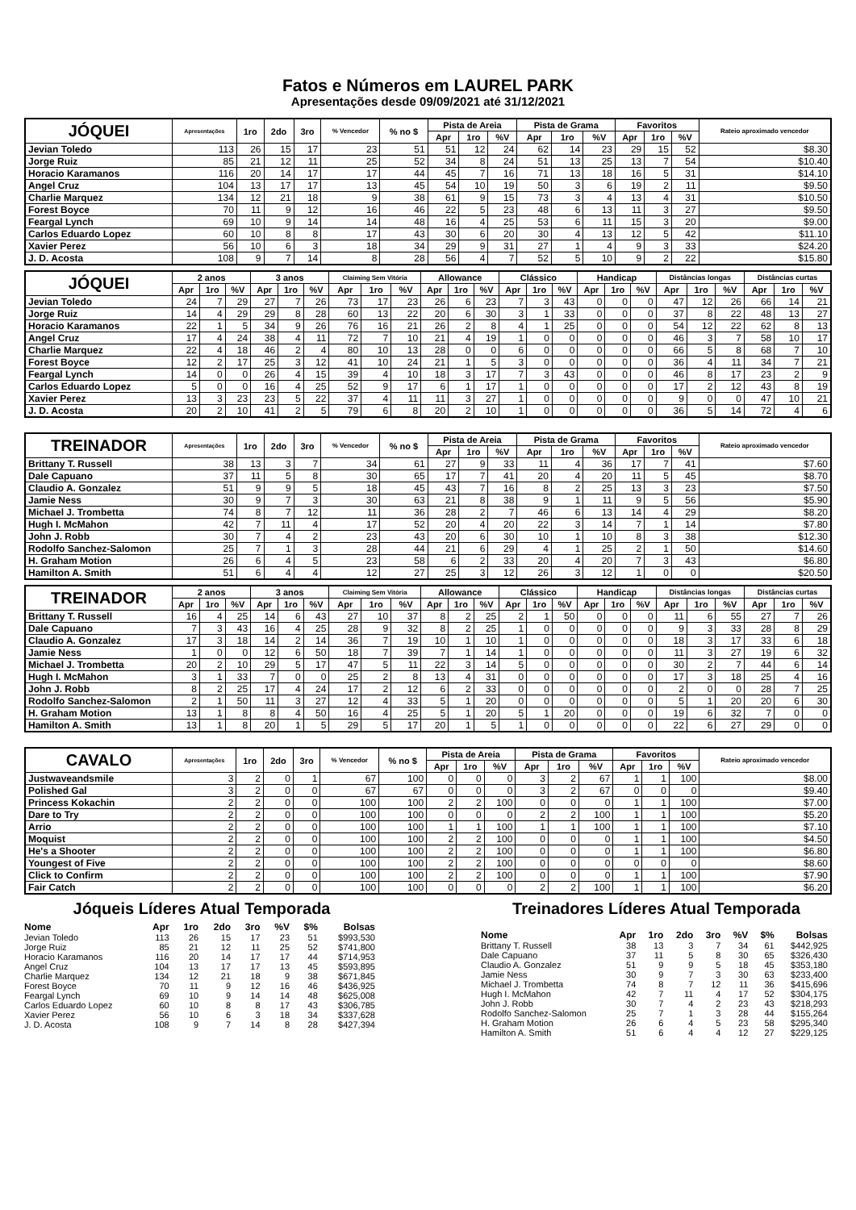Fatos e Números em LAUREL PARK
Apresentações desde 09/09/2021 até 31/12/2021
| JÓQUEI | Apresentações | 1ro | 2do | 3ro | % Vencedor | % no $ | Pista de Areia | | | Pista de Grama | | | Favoritos | | | Rateio aproximado vencedor |
| --- | --- | --- | --- | --- | --- | --- | --- | --- | --- | --- | --- | --- | --- | --- | --- | --- |
| | | | | | | | Apr | 1ro | %V | Apr | 1ro | %V | Apr | 1ro | %V | |
| Jevian Toledo | 113 | 26 | 15 | 17 | 23 | 51 | 51 | 12 | 24 | 62 | 14 | 23 | 29 | 15 | 52 | $8.30 |
| Jorge Ruiz | 85 | 21 | 12 | 11 | 25 | 52 | 34 | 8 | 24 | 51 | 13 | 25 | 13 | 7 | 54 | $10.40 |
| Horacio Karamanos | 116 | 20 | 14 | 17 | 17 | 44 | 45 | 7 | 16 | 71 | 13 | 18 | 16 | 5 | 31 | $14.10 |
| Angel Cruz | 104 | 13 | 17 | 17 | 13 | 45 | 54 | 10 | 19 | 50 | 3 | 6 | 19 | 2 | 11 | $9.50 |
| Charlie Marquez | 134 | 12 | 21 | 18 | 9 | 38 | 61 | 9 | 15 | 73 | 3 | 4 | 13 | 4 | 31 | $10.50 |
| Forest Boyce | 70 | 11 | 9 | 12 | 16 | 46 | 22 | 5 | 23 | 48 | 6 | 13 | 11 | 3 | 27 | $9.50 |
| Feargal Lynch | 69 | 10 | 9 | 14 | 14 | 48 | 16 | 4 | 25 | 53 | 6 | 11 | 15 | 3 | 20 | $9.00 |
| Carlos Eduardo Lopez | 60 | 10 | 8 | 8 | 17 | 43 | 30 | 6 | 20 | 30 | 4 | 13 | 12 | 5 | 42 | $11.10 |
| Xavier Perez | 56 | 10 | 6 | 3 | 18 | 34 | 29 | 9 | 31 | 27 | 1 | 4 | 9 | 3 | 33 | $24.20 |
| J. D. Acosta | 108 | 9 | 7 | 14 | 8 | 28 | 56 | 4 | 7 | 52 | 5 | 10 | 9 | 2 | 22 | $15.80 |
| JÓQUEI | 2 anos | | | 3 anos | | | Claiming Sem Vitória | | | Allowance | | | Clássico | | | Handicap | | | Distâncias longas | | | Distâncias curtas | | |
| --- | --- | --- | --- | --- | --- | --- | --- | --- | --- | --- | --- | --- | --- | --- | --- | --- | --- | --- | --- | --- | --- | --- | --- | --- |
| | Apr | 1ro | %V | Apr | 1ro | %V | Apr | 1ro | %V | Apr | 1ro | %V | Apr | 1ro | %V | Apr | 1ro | %V | Apr | 1ro | %V | Apr | 1ro | %V |
| Jevian Toledo | 24 | 7 | 29 | 27 | 7 | 26 | 73 | 17 | 23 | 26 | 6 | 23 | 7 | 3 | 43 | 0 | 0 | 0 | 47 | 12 | 26 | 66 | 14 | 21 |
| Jorge Ruiz | 14 | 4 | 29 | 29 | 8 | 28 | 60 | 13 | 22 | 20 | 6 | 30 | 3 | 1 | 33 | 0 | 0 | 0 | 37 | 8 | 22 | 48 | 13 | 27 |
| Horacio Karamanos | 22 | 1 | 5 | 34 | 9 | 26 | 76 | 16 | 21 | 26 | 2 | 8 | 4 | 1 | 25 | 0 | 0 | 0 | 54 | 12 | 22 | 62 | 8 | 13 |
| Angel Cruz | 17 | 4 | 24 | 38 | 4 | 11 | 72 | 7 | 10 | 21 | 4 | 19 | 1 | 0 | 0 | 0 | 0 | 0 | 46 | 3 | 7 | 58 | 10 | 17 |
| Charlie Marquez | 22 | 4 | 18 | 46 | 2 | 4 | 80 | 10 | 13 | 28 | 0 | 0 | 6 | 0 | 0 | 0 | 0 | 0 | 66 | 5 | 8 | 68 | 7 | 10 |
| Forest Boyce | 12 | 2 | 17 | 25 | 3 | 12 | 41 | 10 | 24 | 21 | 1 | 5 | 3 | 0 | 0 | 0 | 0 | 0 | 36 | 4 | 11 | 34 | 7 | 21 |
| Feargal Lynch | 14 | 0 | 0 | 26 | 4 | 15 | 39 | 4 | 10 | 18 | 3 | 17 | 7 | 3 | 43 | 0 | 0 | 0 | 46 | 8 | 17 | 23 | 2 | 9 |
| Carlos Eduardo Lopez | 5 | 0 | 0 | 16 | 4 | 25 | 52 | 9 | 17 | 6 | 1 | 17 | 1 | 0 | 0 | 0 | 0 | 0 | 17 | 2 | 12 | 43 | 8 | 19 |
| Xavier Perez | 13 | 3 | 23 | 23 | 5 | 22 | 37 | 4 | 11 | 11 | 3 | 27 | 1 | 0 | 0 | 0 | 0 | 0 | 9 | 0 | 0 | 47 | 10 | 21 |
| J. D. Acosta | 20 | 2 | 10 | 41 | 2 | 5 | 79 | 6 | 8 | 20 | 2 | 10 | 1 | 0 | 0 | 0 | 0 | 0 | 36 | 5 | 14 | 72 | 4 | 6 |
| TREINADOR | Apresentações | 1ro | 2do | 3ro | % Vencedor | % no $ | Pista de Areia | | | Pista de Grama | | | Favoritos | | | Rateio aproximado vencedor |
| --- | --- | --- | --- | --- | --- | --- | --- | --- | --- | --- | --- | --- | --- | --- | --- | --- |
| | | | | | | | Apr | 1ro | %V | Apr | 1ro | %V | Apr | 1ro | %V | |
| Brittany T. Russell | 38 | 13 | 3 | 7 | 34 | 61 | 27 | 9 | 33 | 11 | 4 | 36 | 17 | 7 | 41 | $7.60 |
| Dale Capuano | 37 | 11 | 5 | 8 | 30 | 65 | 17 | 7 | 41 | 20 | 4 | 20 | 11 | 5 | 45 | $8.70 |
| Claudio A. Gonzalez | 51 | 9 | 9 | 5 | 18 | 45 | 43 | 7 | 16 | 8 | 2 | 25 | 13 | 3 | 23 | $7.50 |
| Jamie Ness | 30 | 9 | 7 | 3 | 30 | 63 | 21 | 8 | 38 | 9 | 1 | 11 | 9 | 5 | 56 | $5.90 |
| Michael J. Trombetta | 74 | 8 | 7 | 12 | 11 | 36 | 28 | 2 | 7 | 46 | 6 | 13 | 14 | 4 | 29 | $8.20 |
| Hugh I. McMahon | 42 | 7 | 11 | 4 | 17 | 52 | 20 | 4 | 20 | 22 | 3 | 14 | 7 | 1 | 14 | $7.80 |
| John J. Robb | 30 | 7 | 4 | 2 | 23 | 43 | 20 | 6 | 30 | 10 | 1 | 10 | 8 | 3 | 38 | $12.30 |
| Rodolfo Sanchez-Salomon | 25 | 7 | 1 | 3 | 28 | 44 | 21 | 6 | 29 | 4 | 1 | 25 | 2 | 1 | 50 | $14.60 |
| H. Graham Motion | 26 | 6 | 4 | 5 | 23 | 58 | 6 | 2 | 33 | 20 | 4 | 20 | 7 | 3 | 43 | $6.80 |
| Hamilton A. Smith | 51 | 6 | 4 | 4 | 12 | 27 | 25 | 3 | 12 | 26 | 3 | 12 | 1 | 0 | 0 | $20.50 |
| TREINADOR | 2 anos | | | 3 anos | | | Claiming Sem Vitória | | | Allowance | | | Clássico | | | Handicap | | | Distâncias longas | | | Distâncias curtas | | |
| --- | --- | --- | --- | --- | --- | --- | --- | --- | --- | --- | --- | --- | --- | --- | --- | --- | --- | --- | --- | --- | --- | --- | --- | --- |
| | Apr | 1ro | %V | Apr | 1ro | %V | Apr | 1ro | %V | Apr | 1ro | %V | Apr | 1ro | %V | Apr | 1ro | %V | Apr | 1ro | %V | Apr | 1ro | %V |
| Brittany T. Russell | 16 | 4 | 25 | 14 | 6 | 43 | 27 | 10 | 37 | 8 | 2 | 25 | 2 | 1 | 50 | 0 | 0 | 0 | 11 | 6 | 55 | 27 | 7 | 26 |
| Dale Capuano | 7 | 3 | 43 | 16 | 4 | 25 | 28 | 9 | 32 | 8 | 2 | 25 | 1 | 0 | 0 | 0 | 0 | 0 | 9 | 3 | 33 | 28 | 8 | 29 |
| Claudio A. Gonzalez | 17 | 3 | 18 | 14 | 2 | 14 | 36 | 7 | 19 | 10 | 1 | 10 | 1 | 0 | 0 | 0 | 0 | 0 | 18 | 3 | 17 | 33 | 6 | 18 |
| Jamie Ness | 1 | 0 | 0 | 12 | 6 | 50 | 18 | 7 | 39 | 7 | 1 | 14 | 1 | 0 | 0 | 0 | 0 | 0 | 11 | 3 | 27 | 19 | 6 | 32 |
| Michael J. Trombetta | 20 | 2 | 10 | 29 | 5 | 17 | 47 | 5 | 11 | 22 | 3 | 14 | 5 | 0 | 0 | 0 | 0 | 0 | 30 | 2 | 7 | 44 | 6 | 14 |
| Hugh I. McMahon | 3 | 1 | 33 | 7 | 0 | 0 | 25 | 2 | 8 | 13 | 4 | 31 | 0 | 0 | 0 | 0 | 0 | 0 | 17 | 3 | 18 | 25 | 4 | 16 |
| John J. Robb | 8 | 2 | 25 | 17 | 4 | 24 | 17 | 2 | 12 | 6 | 2 | 33 | 0 | 0 | 0 | 0 | 0 | 0 | 2 | 0 | 0 | 28 | 7 | 25 |
| Rodolfo Sanchez-Salomon | 2 | 1 | 50 | 11 | 3 | 27 | 12 | 4 | 33 | 5 | 1 | 20 | 0 | 0 | 0 | 0 | 0 | 0 | 5 | 1 | 20 | 20 | 6 | 30 |
| H. Graham Motion | 13 | 1 | 8 | 8 | 4 | 50 | 16 | 4 | 25 | 5 | 1 | 20 | 5 | 1 | 20 | 0 | 0 | 0 | 19 | 6 | 32 | 7 | 0 | 0 |
| Hamilton A. Smith | 13 | 1 | 8 | 20 | 1 | 5 | 29 | 5 | 17 | 20 | 1 | 5 | 1 | 0 | 0 | 0 | 0 | 0 | 22 | 6 | 27 | 29 | 0 | 0 |
| CAVALO | Apresentações | 1ro | 2do | 3ro | % Vencedor | % no $ | Pista de Areia | | | Pista de Grama | | | Favoritos | | | Rateio aproximado vencedor |
| --- | --- | --- | --- | --- | --- | --- | --- | --- | --- | --- | --- | --- | --- | --- | --- | --- |
| | | | | | | | Apr | 1ro | %V | Apr | 1ro | %V | Apr | 1ro | %V | |
| Justwaveandsmile | 3 | 2 | 0 | 1 | 67 | 100 | 0 | 0 | 0 | 3 | 2 | 67 | 1 | 1 | 100 | $8.00 |
| Polished Gal | 3 | 2 | 0 | 0 | 67 | 67 | 0 | 0 | 0 | 3 | 2 | 67 | 0 | 0 | 0 | $9.40 |
| Princess Kokachin | 2 | 2 | 0 | 0 | 100 | 100 | 2 | 2 | 100 | 0 | 0 | 0 | 1 | 1 | 100 | $7.00 |
| Dare to Try | 2 | 2 | 0 | 0 | 100 | 100 | 0 | 0 | 0 | 2 | 2 | 100 | 1 | 1 | 100 | $5.20 |
| Arrio | 2 | 2 | 0 | 0 | 100 | 100 | 1 | 1 | 100 | 1 | 1 | 100 | 1 | 1 | 100 | $7.10 |
| Moquist | 2 | 2 | 0 | 0 | 100 | 100 | 2 | 2 | 100 | 0 | 0 | 0 | 1 | 1 | 100 | $4.50 |
| He's a Shooter | 2 | 2 | 0 | 0 | 100 | 100 | 2 | 2 | 100 | 0 | 0 | 0 | 1 | 1 | 100 | $6.80 |
| Youngest of Five | 2 | 2 | 0 | 0 | 100 | 100 | 2 | 2 | 100 | 0 | 0 | 0 | 0 | 0 | 0 | $8.60 |
| Click to Confirm | 2 | 2 | 0 | 0 | 100 | 100 | 2 | 2 | 100 | 0 | 0 | 0 | 1 | 1 | 100 | $7.90 |
| Fair Catch | 2 | 2 | 0 | 0 | 100 | 100 | 0 | 0 | 0 | 2 | 2 | 100 | 1 | 1 | 100 | $6.20 |
Jóqueis Líderes Atual Temporada
| Nome | Apr | 1ro | 2do | 3ro | %V | $% | Bolsas |
| --- | --- | --- | --- | --- | --- | --- | --- |
| Jevian Toledo | 113 | 26 | 15 | 17 | 23 | 51 | $993,530 |
| Jorge Ruiz | 85 | 21 | 12 | 11 | 25 | 52 | $741,800 |
| Horacio Karamanos | 116 | 20 | 14 | 17 | 17 | 44 | $714,953 |
| Angel Cruz | 104 | 13 | 17 | 17 | 13 | 45 | $593,895 |
| Charlie Marquez | 134 | 12 | 21 | 18 | 9 | 38 | $671,845 |
| Forest Boyce | 70 | 11 | 9 | 12 | 16 | 46 | $436,925 |
| Feargal Lynch | 69 | 10 | 9 | 14 | 14 | 48 | $625,008 |
| Carlos Eduardo Lopez | 60 | 10 | 8 | 8 | 17 | 43 | $306,785 |
| Xavier Perez | 56 | 10 | 6 | 3 | 18 | 34 | $337,628 |
| J. D. Acosta | 108 | 9 | 7 | 14 | 8 | 28 | $427,394 |
Treinadores Líderes Atual Temporada
| Nome | Apr | 1ro | 2do | 3ro | %V | $% | Bolsas |
| --- | --- | --- | --- | --- | --- | --- | --- |
| Brittany T. Russell | 38 | 13 | 3 | 7 | 34 | 61 | $442,925 |
| Dale Capuano | 37 | 11 | 5 | 8 | 30 | 65 | $326,430 |
| Claudio A. Gonzalez | 51 | 9 | 9 | 5 | 18 | 45 | $353,180 |
| Jamie Ness | 30 | 9 | 7 | 3 | 30 | 63 | $233,400 |
| Michael J. Trombetta | 74 | 8 | 7 | 12 | 11 | 36 | $415,696 |
| Hugh I. McMahon | 42 | 7 | 11 | 4 | 17 | 52 | $304,175 |
| John J. Robb | 30 | 7 | 4 | 2 | 23 | 43 | $218,293 |
| Rodolfo Sanchez-Salomon | 25 | 7 | 1 | 3 | 28 | 44 | $155,264 |
| H. Graham Motion | 26 | 6 | 4 | 5 | 23 | 58 | $295,340 |
| Hamilton A. Smith | 51 | 6 | 4 | 4 | 12 | 27 | $229,125 |